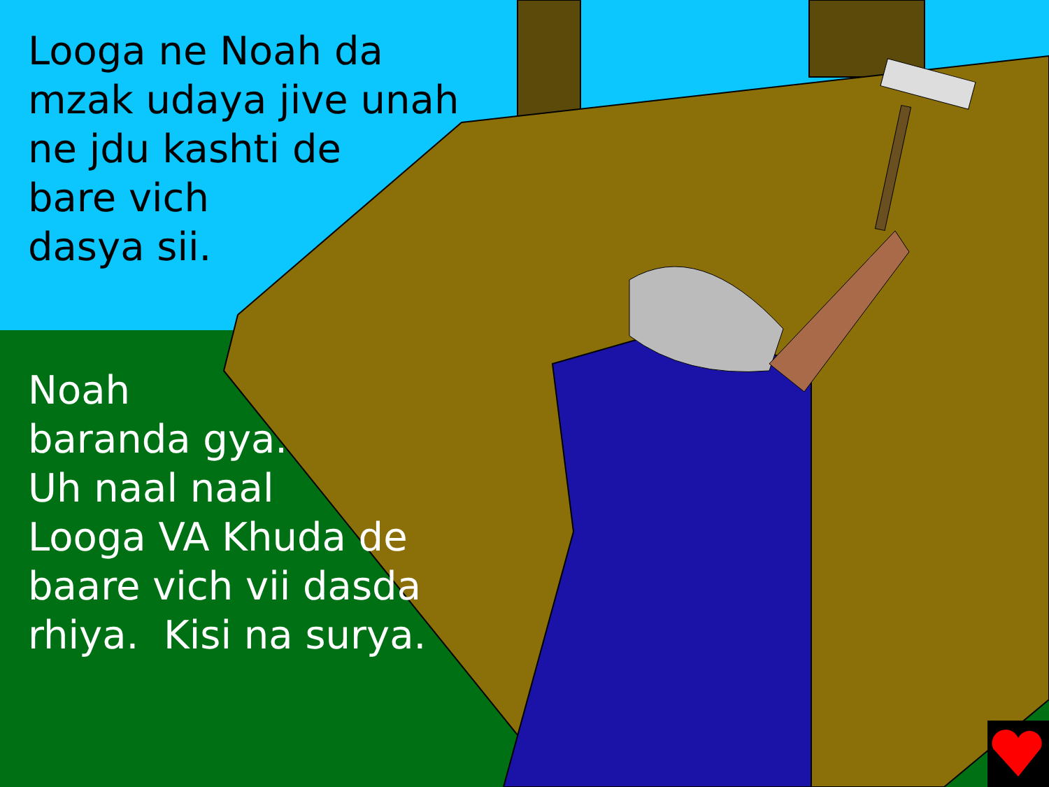Looga ne Noah da
mzak udaya jive unah
ne jdu kashti de
bare vich
dasya sii.
Noah
baranda gya.
Uh naal naal
Looga VA Khuda de
baare vich vii dasda
rhiya. Kisi na surya.